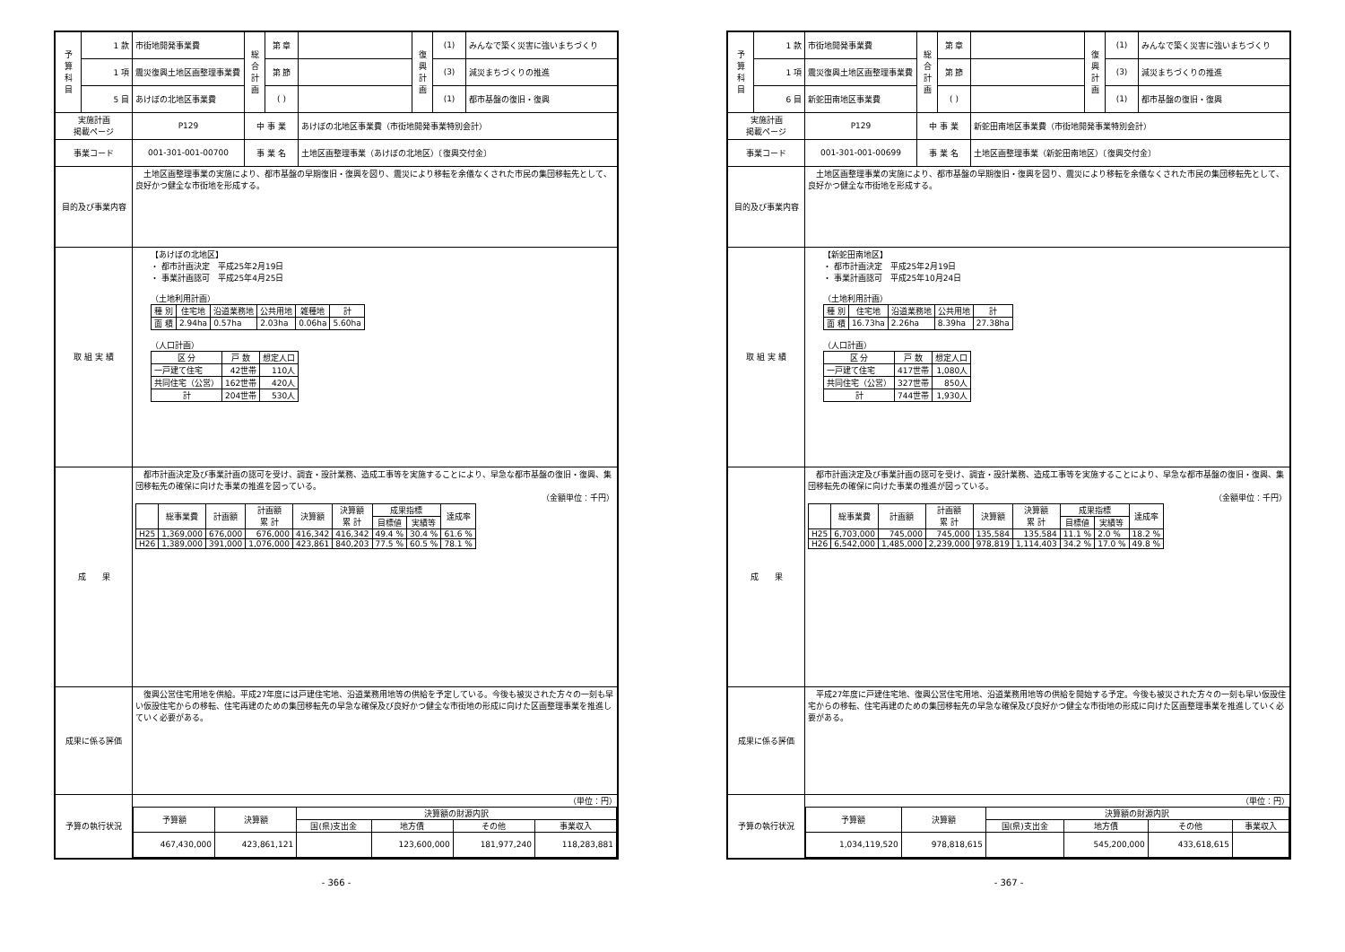| 予 算 科 目 | 1 款 | 市街地開発事業費 | 総 合 計 画 | 第 章 | | 復 興 計 画 | (1) | みんなで築く災害に強いまちづくり |
| | 1 項 | 震災復興土地区画整理事業費 | | 第 節 | | | (3) | 減災まちづくりの推進 |
| | 5 目 | あけぼの北地区事業費 | | ( ) | | | (1) | 都市基盤の復旧・復興 |
| 実施計画 掲載ページ | | P129 | 中 事 業 | | あけぼの北地区事業費（市街地開発事業特別会計） | | | |
| 事業コード | | 001-301-001-00700 | 事 業 名 | | 土地区画整理事業（あけぼの北地区）〔復興交付金〕 | | | |
| 目的及び事業内容 | | 土地区画整理事業の実施により、都市基盤の早期復旧・復興を図り、震災により移転を余儀なくされた市民の集団移転先として、良好かつ健全な市街地を形成する。 | | | | | | |
| 取 組 実 績 | | 【あけぼの北地区】 ・ 都市計画決定 平成25年2月19日 ・ 事業計画認可 平成25年4月25日 （土地利用計画） / 種 別 / 住宅地 / 沿道業務地 / 公共用地 / 雑種地 / 計 / / --- / --- / --- / --- / --- / --- / / 面 積 / 2.94ha / 0.57ha / 2.03ha / 0.06ha / 5.60ha / （人口計画） / 区 分 / 戸 数 / 想定人口 / / --- / --- / --- / / 一戸建て住宅 / 42世帯 / 110人 / / 共同住宅（公営） / 162世帯 / 420人 / / 計 / 204世帯 / 530人 / | | | | | | |
| 成 果 | | 都市計画決定及び事業計画の認可を受け、調査・設計業務、造成工事等を実施することにより、早急な都市基盤の復旧・復興、集団移転先の確保に向けた事業の推進を図っている。 （金額単位：千円） / / 総事業費 / 計画額 / 計画額 累 計 / 決算額 / 決算額 累 計 / 成果指標 / / 達成率 / / --- / --- / --- / --- / --- / --- / --- / --- / --- / / / / / / / / 目標値 / 実績等 / / / H25 / 1,369,000 / 676,000 / 676,000 / 416,342 / 416,342 / 49.4 % / 30.4 % / 61.6 % / / H26 / 1,389,000 / 391,000 / 1,076,000 / 423,861 / 840,203 / 77.5 % / 60.5 % / 78.1 % / | | | | | | |
| 成果に係る評価 | | 復興公営住宅用地を供給。平成27年度には戸建住宅地、沿道業務用地等の供給を予定している。今後も被災された方々の一刻も早い仮設住宅からの移転、住宅再建のための集団移転先の早急な確保及び良好かつ健全な市街地の形成に向けた区画整理事業を推進していく必要がある。 | | | | | | |
| 予算の執行状況 | | （単位：円） / 予算額 / 決算額 / 決算額の財源内訳 / / / / / --- / --- / --- / --- / --- / --- / / / / 国(県)支出金 / 地方債 / その他 / 事業収入 / / 467,430,000 / 423,861,121 / / 123,600,000 / 181,977,240 / 118,283,881 / | | | | | | |
- 366 -
| 予 算 科 目 | 1 款 | 市街地開発事業費 | 総 合 計 画 | 第 章 | | 復 興 計 画 | (1) | みんなで築く災害に強いまちづくり |
| | 1 項 | 震災復興土地区画整理事業費 | | 第 節 | | | (3) | 減災まちづくりの推進 |
| | 6 目 | 新蛇田南地区事業費 | | ( ) | | | (1) | 都市基盤の復旧・復興 |
| 実施計画 掲載ページ | | P129 | 中 事 業 | | 新蛇田南地区事業費（市街地開発事業特別会計） | | | |
| 事業コード | | 001-301-001-00699 | 事 業 名 | | 土地区画整理事業（新蛇田南地区）〔復興交付金〕 | | | |
| 目的及び事業内容 | | 土地区画整理事業の実施により、都市基盤の早期復旧・復興を図り、震災により移転を余儀なくされた市民の集団移転先として、良好かつ健全な市街地を形成する。 | | | | | | |
| 取 組 実 績 | | 【新蛇田南地区】 ・ 都市計画決定 平成25年2月19日 ・ 事業計画認可 平成25年10月24日 （土地利用計画） / 種 別 / 住宅地 / 沿道業務地 / 公共用地 / 計 / / --- / --- / --- / --- / --- / / 面 積 / 16.73ha / 2.26ha / 8.39ha / 27.38ha / （人口計画） / 区 分 / 戸 数 / 想定人口 / / --- / --- / --- / / 一戸建て住宅 / 417世帯 / 1,080人 / / 共同住宅（公営） / 327世帯 / 850人 / / 計 / 744世帯 / 1,930人 / | | | | | | |
| 成 果 | | 都市計画決定及び事業計画の認可を受け、調査・設計業務、造成工事等を実施することにより、早急な都市基盤の復旧・復興、集団移転先の確保に向けた事業の推進が図っている。 （金額単位：千円） / / 総事業費 / 計画額 / 計画額 累 計 / 決算額 / 決算額 累 計 / 成果指標 / / 達成率 / / --- / --- / --- / --- / --- / --- / --- / --- / --- / / / / / / / / 目標値 / 実績等 / / / H25 / 6,703,000 / 745,000 / 745,000 / 135,584 / 135,584 / 11.1 % / 2.0 % / 18.2 % / / H26 / 6,542,000 / 1,485,000 / 2,239,000 / 978,819 / 1,114,403 / 34.2 % / 17.0 % / 49.8 % / | | | | | | |
| 成果に係る評価 | | 平成27年度に戸建住宅地、復興公営住宅用地、沿道業務用地等の供給を開始する予定。今後も被災された方々の一刻も早い仮設住宅からの移転、住宅再建のための集団移転先の早急な確保及び良好かつ健全な市街地の形成に向けた区画整理事業を推進していく必要がある。 | | | | | | |
| 予算の執行状況 | | （単位：円） / 予算額 / 決算額 / 決算額の財源内訳 / / / / / --- / --- / --- / --- / --- / --- / / / / 国(県)支出金 / 地方債 / その他 / 事業収入 / / 1,034,119,520 / 978,818,615 / / 545,200,000 / 433,618,615 / / | | | | | | |
- 367 -